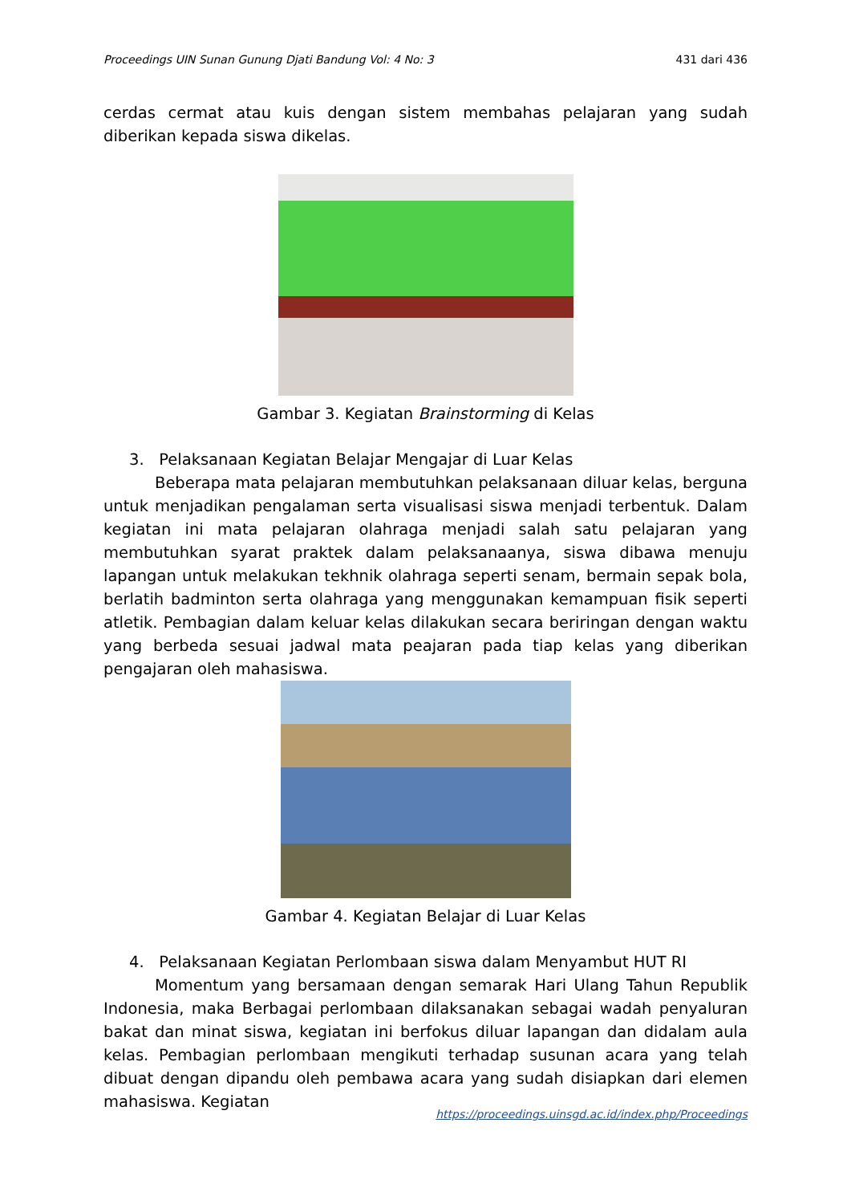Proceedings UIN Sunan Gunung Djati Bandung Vol: 4 No: 3 431 dari 436
cerdas cermat atau kuis dengan sistem membahas pelajaran yang sudah diberikan kepada siswa dikelas.
Gambar 3. Kegiatan Brainstorming di Kelas
3. Pelaksanaan Kegiatan Belajar Mengajar di Luar Kelas
Beberapa mata pelajaran membutuhkan pelaksanaan diluar kelas, berguna untuk menjadikan pengalaman serta visualisasi siswa menjadi terbentuk. Dalam kegiatan ini mata pelajaran olahraga menjadi salah satu pelajaran yang membutuhkan syarat praktek dalam pelaksanaanya, siswa dibawa menuju lapangan untuk melakukan tekhnik olahraga seperti senam, bermain sepak bola, berlatih badminton serta olahraga yang menggunakan kemampuan fisik seperti atletik. Pembagian dalam keluar kelas dilakukan secara beriringan dengan waktu yang berbeda sesuai jadwal mata peajaran pada tiap kelas yang diberikan pengajaran oleh mahasiswa.
Gambar 4. Kegiatan Belajar di Luar Kelas
4. Pelaksanaan Kegiatan Perlombaan siswa dalam Menyambut HUT RI
Momentum yang bersamaan dengan semarak Hari Ulang Tahun Republik Indonesia, maka Berbagai perlombaan dilaksanakan sebagai wadah penyaluran bakat dan minat siswa, kegiatan ini berfokus diluar lapangan dan didalam aula kelas. Pembagian perlombaan mengikuti terhadap susunan acara yang telah dibuat dengan dipandu oleh pembawa acara yang sudah disiapkan dari elemen mahasiswa. Kegiatan
https://proceedings.uinsgd.ac.id/index.php/Proceedings